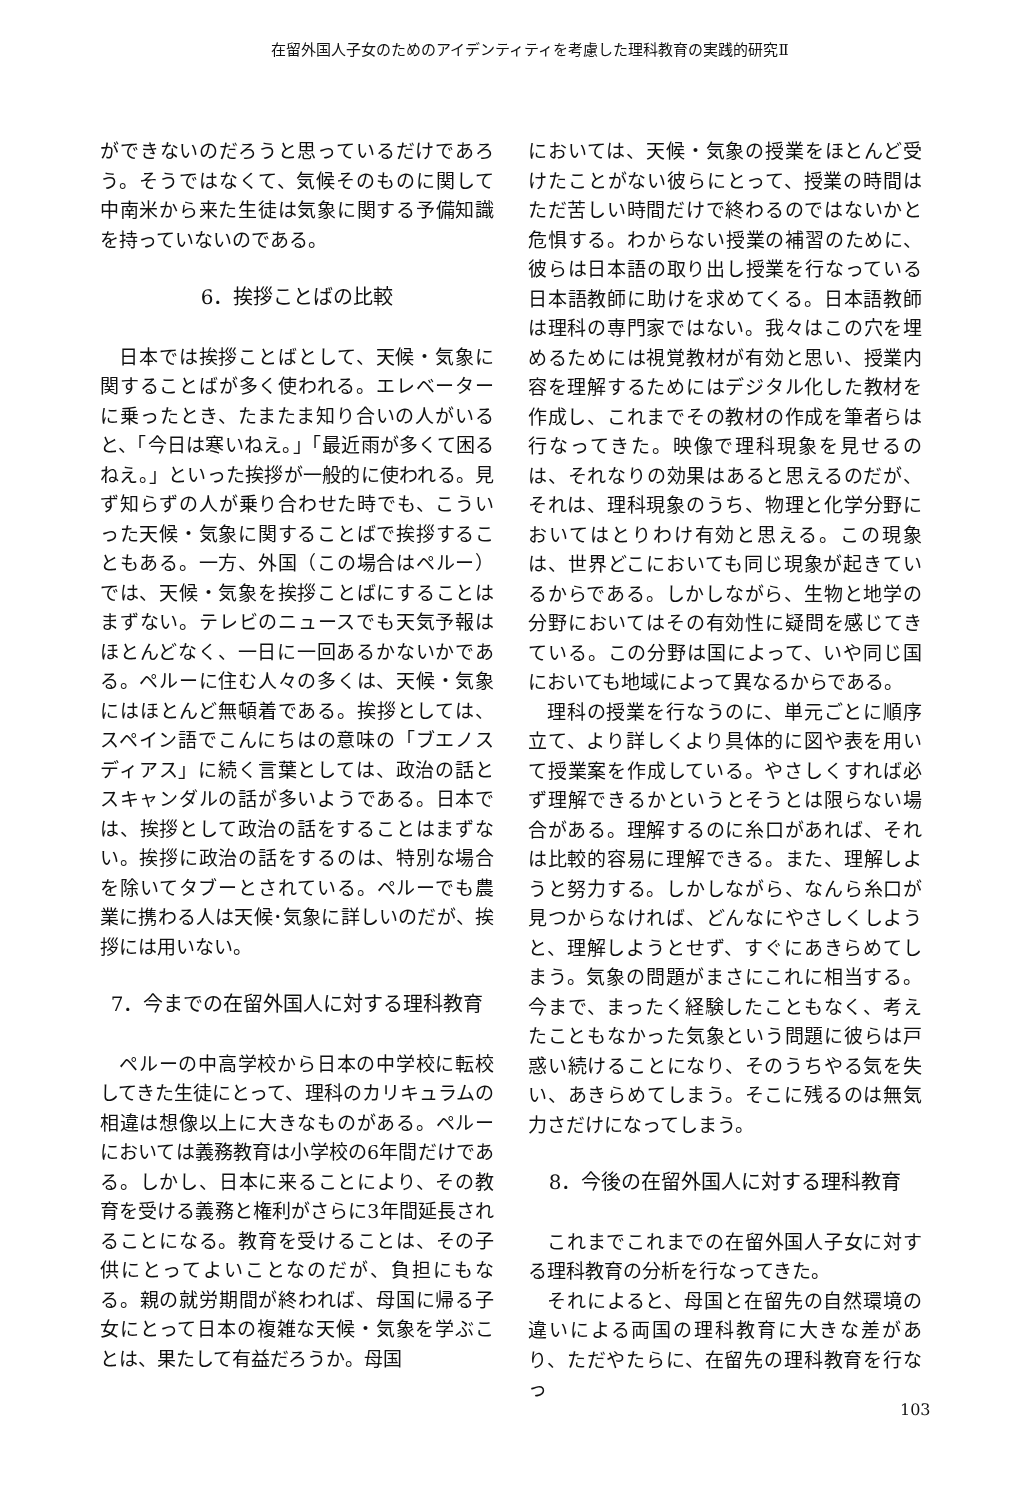在留外国人子女のためのアイデンティティを考慮した理科教育の実践的研究Ⅱ
ができないのだろうと思っているだけであろう。そうではなくて、気候そのものに関して中南米から来た生徒は気象に関する予備知識を持っていないのである。
6．挨拶ことばの比較
日本では挨拶ことばとして、天候・気象に関することばが多く使われる。エレベーターに乗ったとき、たまたま知り合いの人がいると、「今日は寒いねえ。」「最近雨が多くて困るねえ。」といった挨拶が一般的に使われる。見ず知らずの人が乗り合わせた時でも、こういった天候・気象に関することばで挨拶することもある。一方、外国（この場合はペルー）では、天候・気象を挨拶ことばにすることはまずない。テレビのニュースでも天気予報はほとんどなく、一日に一回あるかないかである。ペルーに住む人々の多くは、天候・気象にはほとんど無頓着である。挨拶としては、スペイン語でこんにちはの意味の「ブエノス　ディアス」に続く言葉としては、政治の話とスキャンダルの話が多いようである。日本では、挨拶として政治の話をすることはまずない。挨拶に政治の話をするのは、特別な場合を除いてタブーとされている。ペルーでも農業に携わる人は天候･気象に詳しいのだが、挨拶には用いない。
7．今までの在留外国人に対する理科教育
ペルーの中高学校から日本の中学校に転校してきた生徒にとって、理科のカリキュラムの相違は想像以上に大きなものがある。ペルーにおいては義務教育は小学校の6年間だけである。しかし、日本に来ることにより、その教育を受ける義務と権利がさらに3年間延長されることになる。教育を受けることは、その子供にとってよいことなのだが、負担にもなる。親の就労期間が終われば、母国に帰る子女にとって日本の複雑な天候・気象を学ぶことは、果たして有益だろうか。母国
においては、天候・気象の授業をほとんど受けたことがない彼らにとって、授業の時間はただ苦しい時間だけで終わるのではないかと危惧する。わからない授業の補習のために、彼らは日本語の取り出し授業を行なっている日本語教師に助けを求めてくる。日本語教師は理科の専門家ではない。我々はこの穴を埋めるためには視覚教材が有効と思い、授業内容を理解するためにはデジタル化した教材を作成し、これまでその教材の作成を筆者らは行なってきた。映像で理科現象を見せるのは、それなりの効果はあると思えるのだが、それは、理科現象のうち、物理と化学分野においてはとりわけ有効と思える。この現象は、世界どこにおいても同じ現象が起きているからである。しかしながら、生物と地学の分野においてはその有効性に疑問を感じてきている。この分野は国によって、いや同じ国においても地域によって異なるからである。
理科の授業を行なうのに、単元ごとに順序立て、より詳しくより具体的に図や表を用いて授業案を作成している。やさしくすれば必ず理解できるかというとそうとは限らない場合がある。理解するのに糸口があれば、それは比較的容易に理解できる。また、理解しようと努力する。しかしながら、なんら糸口が見つからなければ、どんなにやさしくしようと、理解しようとせず、すぐにあきらめてしまう。気象の問題がまさにこれに相当する。今まで、まったく経験したこともなく、考えたこともなかった気象という問題に彼らは戸惑い続けることになり、そのうちやる気を失い、あきらめてしまう。そこに残るのは無気力さだけになってしまう。
8．今後の在留外国人に対する理科教育
これまでこれまでの在留外国人子女に対する理科教育の分析を行なってきた。
それによると、母国と在留先の自然環境の違いによる両国の理科教育に大きな差があり、ただやたらに、在留先の理科教育を行なっ
103